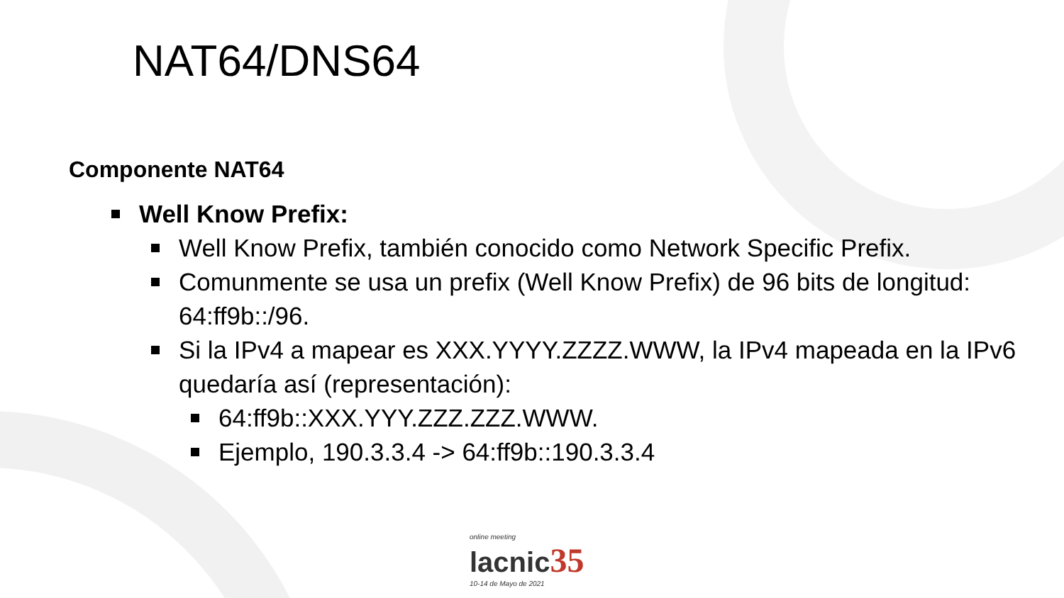NAT64/DNS64
Componente NAT64
Well Know Prefix:
Well Know Prefix, también conocido como Network Specific Prefix.
Comunmente se usa un prefix (Well Know Prefix) de 96 bits de longitud: 64:ff9b::/96.
Si la IPv4 a mapear es XXX.YYYY.ZZZZ.WWW, la IPv4 mapeada en la IPv6 quedaría así (representación):
64:ff9b::XXX.YYY.ZZZ.ZZZ.WWW.
Ejemplo, 190.3.3.4 -> 64:ff9b::190.3.3.4
online meeting
lacnic35
10-14 de Mayo de 2021